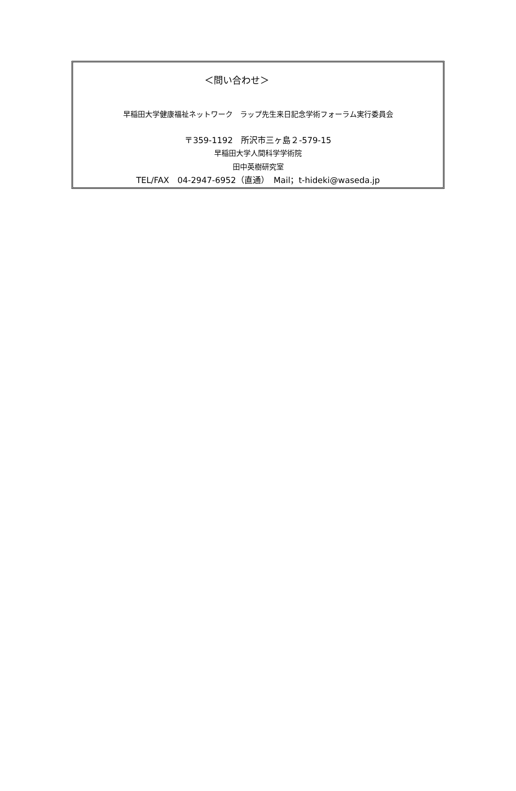＜問い合わせ＞
早稲田大学健康福祉ネットワーク　ラップ先生来日記念学術フォーラム実行委員会
〒359-1192　所沢市三ヶ島２-579-15
早稲田大学人間科学学術院
田中英樹研究室
TEL/FAX　04-2947-6952（直通）　Mail；t-hideki@waseda.jp